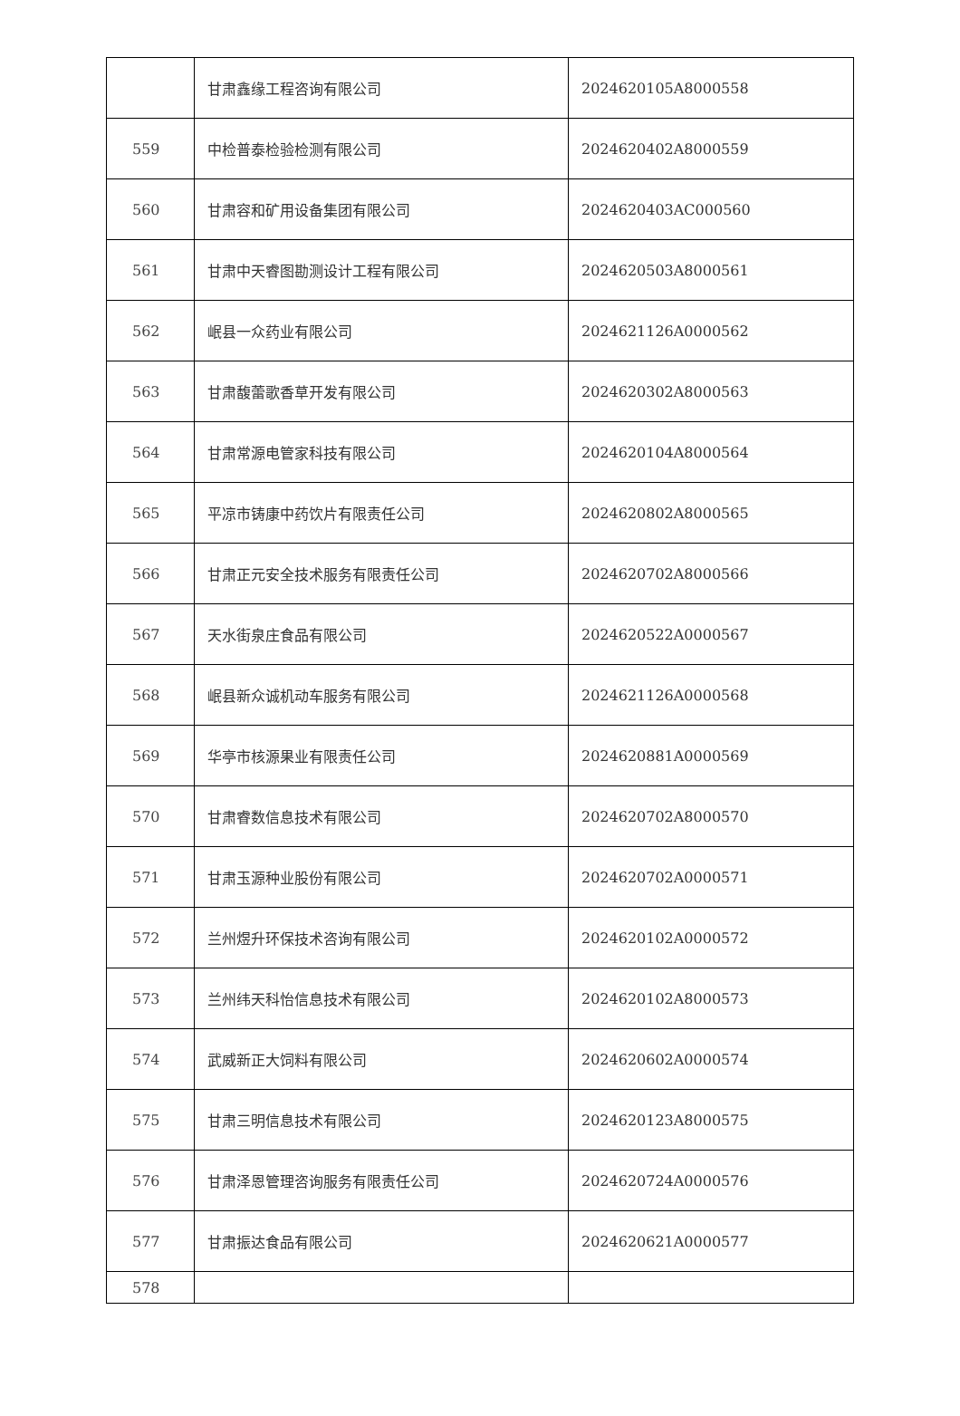| | 甘肃鑫缘工程咨询有限公司 | 2024620105A8000558 |
| 559 | 中检普泰检验检测有限公司 | 2024620402A8000559 |
| 560 | 甘肃容和矿用设备集团有限公司 | 2024620403AC000560 |
| 561 | 甘肃中天睿图勘测设计工程有限公司 | 2024620503A8000561 |
| 562 | 岷县一众药业有限公司 | 2024621126A0000562 |
| 563 | 甘肃馥蕾歌香草开发有限公司 | 2024620302A8000563 |
| 564 | 甘肃常源电管家科技有限公司 | 2024620104A8000564 |
| 565 | 平凉市铸康中药饮片有限责任公司 | 2024620802A8000565 |
| 566 | 甘肃正元安全技术服务有限责任公司 | 2024620702A8000566 |
| 567 | 天水街泉庄食品有限公司 | 2024620522A0000567 |
| 568 | 岷县新众诚机动车服务有限公司 | 2024621126A0000568 |
| 569 | 华亭市核源果业有限责任公司 | 2024620881A0000569 |
| 570 | 甘肃睿数信息技术有限公司 | 2024620702A8000570 |
| 571 | 甘肃玉源种业股份有限公司 | 2024620702A0000571 |
| 572 | 兰州煜升环保技术咨询有限公司 | 2024620102A0000572 |
| 573 | 兰州纬天科怡信息技术有限公司 | 2024620102A8000573 |
| 574 | 武威新正大饲料有限公司 | 2024620602A0000574 |
| 575 | 甘肃三明信息技术有限公司 | 2024620123A8000575 |
| 576 | 甘肃泽恩管理咨询服务有限责任公司 | 2024620724A0000576 |
| 577 | 甘肃振达食品有限公司 | 2024620621A0000577 |
| 578 | | |